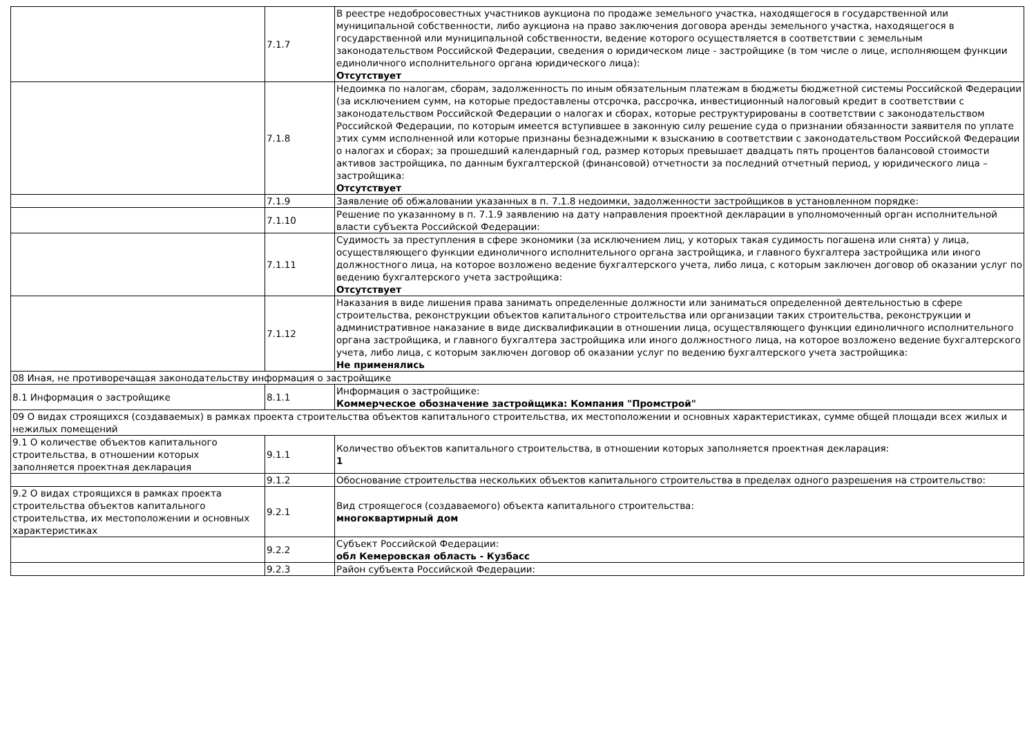| | 7.1.7 | В реестре недобросовестных участников аукциона по продаже земельного участка, находящегося в государственной или муниципальной собственности, либо аукциона на право заключения договора аренды земельного участка, находящегося в государственной или муниципальной собственности, ведение которого осуществляется в соответствии с земельным законодательством Российской Федерации, сведения о юридическом лице - застройщике (в том числе о лице, исполняющем функции единоличного исполнительного органа юридического лица): Отсутствует |
| | 7.1.8 | Недоимка по налогам, сборам, задолженность по иным обязательным платежам в бюджеты бюджетной системы Российской Федерации (за исключением сумм, на которые предоставлены отсрочка, рассрочка, инвестиционный налоговый кредит в соответствии с законодательством Российской Федерации о налогах и сборах, которые реструктурированы в соответствии с законодательством Российской Федерации, по которым имеется вступившее в законную силу решение суда о признании обязанности заявителя по уплате этих сумм исполненной или которые признаны безнадежными к взысканию в соответствии с законодательством Российской Федерации о налогах и сборах; за прошедший календарный год, размер которых превышает двадцать пять процентов балансовой стоимости активов застройщика, по данным бухгалтерской (финансовой) отчетности за последний отчетный период, у юридического лица – застройщика: Отсутствует |
| | 7.1.9 | Заявление об обжаловании указанных в п. 7.1.8 недоимки, задолженности застройщиков в установленном порядке: |
| | 7.1.10 | Решение по указанному в п. 7.1.9 заявлению на дату направления проектной декларации в уполномоченный орган исполнительной власти субъекта Российской Федерации: |
| | 7.1.11 | Судимость за преступления в сфере экономики (за исключением лиц, у которых такая судимость погашена или снята) у лица, осуществляющего функции единоличного исполнительного органа застройщика, и главного бухгалтера застройщика или иного должностного лица, на которое возложено ведение бухгалтерского учета, либо лица, с которым заключен договор об оказании услуг по ведению бухгалтерского учета застройщика: Отсутствует |
| | 7.1.12 | Наказания в виде лишения права занимать определенные должности или заниматься определенной деятельностью в сфере строительства, реконструкции объектов капитального строительства или организации таких строительства, реконструкции и административное наказание в виде дисквалификации в отношении лица, осуществляющего функции единоличного исполнительного органа застройщика, и главного бухгалтера застройщика или иного должностного лица, на которое возложено ведение бухгалтерского учета, либо лица, с которым заключен договор об оказании услуг по ведению бухгалтерского учета застройщика: Не применялись |
| 08 Иная, не противоречащая законодательству информация о застройщике | | |
| 8.1 Информация о застройщике | 8.1.1 | Информация о застройщике: Коммерческое обозначение застройщика: Компания "Промстрой" |
| 09 О видах строящихся (создаваемых) в рамках проекта строительства объектов капитального строительства, их местоположении и основных характеристиках, сумме общей площади всех жилых и нежилых помещений | | |
| 9.1 О количестве объектов капитального строительства, в отношении которых заполняется проектная декларация | 9.1.1 | Количество объектов капитального строительства, в отношении которых заполняется проектная декларация: 1 |
| | 9.1.2 | Обоснование строительства нескольких объектов капитального строительства в пределах одного разрешения на строительство: |
| 9.2 О видах строящихся в рамках проекта строительства объектов капитального строительства, их местоположении и основных характеристиках | 9.2.1 | Вид строящегося (создаваемого) объекта капитального строительства: многоквартирный дом |
| | 9.2.2 | Субъект Российской Федерации: обл Кемеровская область - Кузбасс |
| | 9.2.3 | Район субъекта Российской Федерации: |